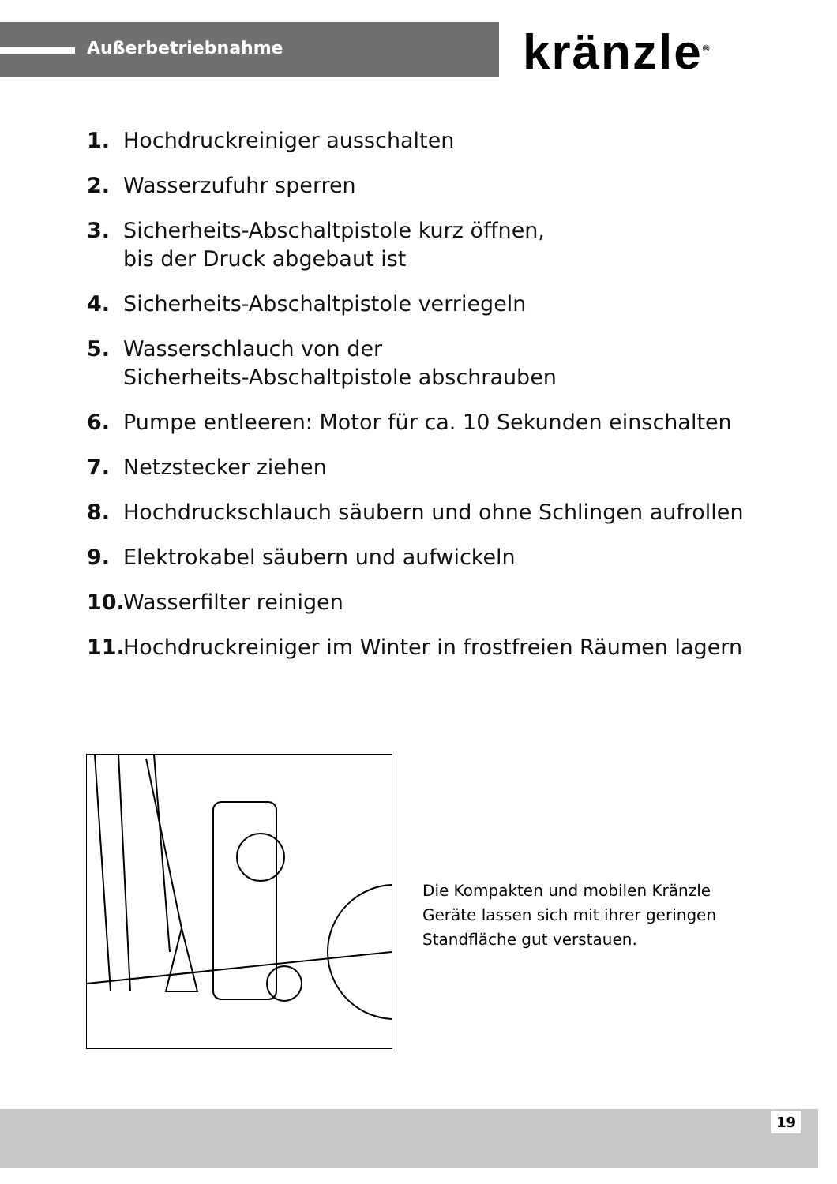Außerbetriebnahme kränzle<sup>®</sup>
1. Hochdruckreiniger ausschalten
2. Wasserzufuhr sperren
3. Sicherheits-Abschaltpistole kurz öffnen,
bis der Druck abgebaut ist
4. Sicherheits-Abschaltpistole verriegeln
5. Wasserschlauch von der
Sicherheits-Abschaltpistole abschrauben
6. Pumpe entleeren: Motor für ca. 10 Sekunden einschalten
7. Netzstecker ziehen
8. Hochdruckschlauch säubern und ohne Schlingen aufrollen
9. Elektrokabel säubern und aufwickeln
10. Wasserfilter reinigen
11. Hochdruckreiniger im Winter in frostfreien Räumen lagern
Die Kompakten und mobilen Kränzle Geräte lassen sich mit ihrer geringen Standfläche gut verstauen.
19